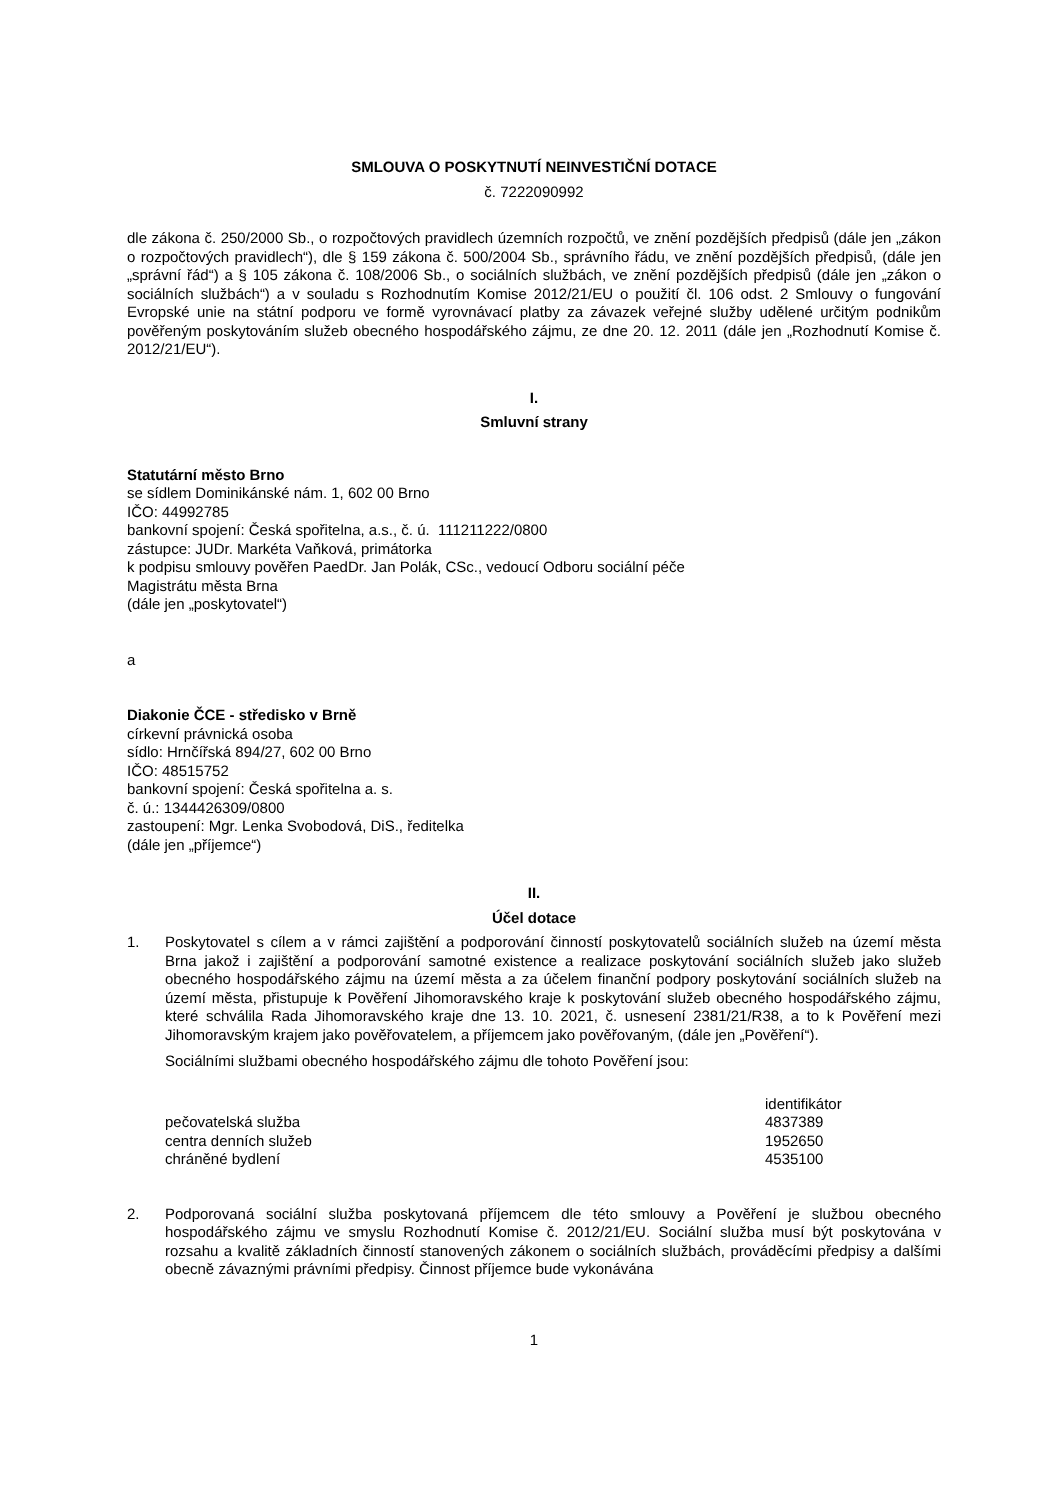SMLOUVA O POSKYTNUTÍ NEINVESTIČNÍ DOTACE
č. 7222090992
dle zákona č. 250/2000 Sb., o rozpočtových pravidlech územních rozpočtů, ve znění pozdějších předpisů (dále jen „zákon o rozpočtových pravidlech“), dle § 159 zákona č. 500/2004 Sb., správního řádu, ve znění pozdějších předpisů, (dále jen „správní řád“) a § 105 zákona č. 108/2006 Sb., o sociálních službách, ve znění pozdějších předpisů (dále jen „zákon o sociálních službách“) a v souladu s Rozhodnutím Komise 2012/21/EU o použití čl. 106 odst. 2 Smlouvy o fungování Evropské unie na státní podporu ve formě vyrovnávací platby za závazek veřejné služby udělené určitým podnikům pověřeným poskytováním služeb obecného hospodářského zájmu, ze dne 20. 12. 2011 (dále jen „Rozhodnutí Komise č. 2012/21/EU“).
I.
Smluvní strany
Statutární město Brno
se sídlem Dominikánské nám. 1, 602 00 Brno
IČO: 44992785
bankovní spojení: Česká spořitelna, a.s., č. ú. 111211222/0800
zástupce: JUDr. Markéta Vaňková, primátorka
k podpisu smlouvy pověřen PaedDr. Jan Polák, CSc., vedoucí Odboru sociální péče
Magistrátu města Brna
(dále jen „poskytovatel“)
a
Diakonie ČCE - středisko v Brně
církevní právnická osoba
sídlo: Hrnčířská 894/27, 602 00 Brno
IČO: 48515752
bankovní spojení: Česká spořitelna a. s.
č. ú.: 1344426309/0800
zastoupení: Mgr. Lenka Svobodová, DiS., ředitelka
(dále jen „příjemce“)
II.
Účel dotace
1. Poskytovatel s cílem a v rámci zajištění a podporování činností poskytovatelů sociálních služeb na území města Brna jakož i zajištění a podporování samotné existence a realizace poskytování sociálních služeb jako služeb obecného hospodářského zájmu na území města a za účelem finanční podpory poskytování sociálních služeb na území města, přistupuje k Pověření Jihomoravského kraje k poskytování služeb obecného hospodářského zájmu, které schválila Rada Jihomoravského kraje dne 13. 10. 2021, č. usnesení 2381/21/R38, a to k Pověření mezi Jihomoravským krajem jako pověřovatelem, a příjemcem jako pověřovaným, (dále jen „Pověření“).
Sociálními službami obecného hospodářského zájmu dle tohoto Pověření jsou:
| | identifikátor |
| pečovatelská služba | 4837389 |
| centra denních služeb | 1952650 |
| chráněné bydlení | 4535100 |
2. Podporovaná sociální služba poskytovaná příjemcem dle této smlouvy a Pověření je službou obecného hospodářského zájmu ve smyslu Rozhodnutí Komise č. 2012/21/EU. Sociální služba musí být poskytována v rozsahu a kvalitě základních činností stanovených zákonem o sociálních službách, prováděcími předpisy a dalšími obecně závaznými právními předpisy. Činnost příjemce bude vykonávána
1